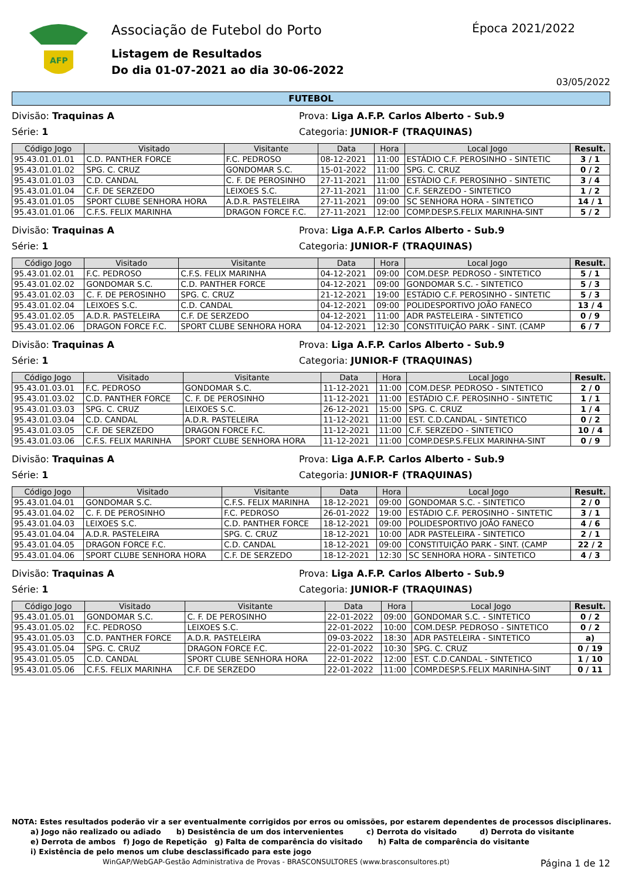AFP
Associação de Futebol do Porto
Listagem de Resultados
Do dia 01-07-2021 ao dia 30-06-2022
Época 2021/2022
03/05/2022
FUTEBOL
Divisão: Traquinas A Prova: Liga A.F.P. Carlos Alberto - Sub.9
Série: 1 Categoria: JUNIOR-F (TRAQUINAS)
| Código Jogo | Visitado | Visitante | Data | Hora | Local Jogo | Result. |
| --- | --- | --- | --- | --- | --- | --- |
| 95.43.01.01.01 | C.D. PANTHER FORCE | F.C. PEDROSO | 08-12-2021 | 11:00 | ESTÁDIO C.F. PEROSINHO - SINTETIC | 3 / 1 |
| 95.43.01.01.02 | SPG. C. CRUZ | GONDOMAR S.C. | 15-01-2022 | 11:00 | SPG. C. CRUZ | 0 / 2 |
| 95.43.01.01.03 | C.D. CANDAL | C. F. DE PEROSINHO | 27-11-2021 | 11:00 | ESTÁDIO C.F. PEROSINHO - SINTETIC | 3 / 4 |
| 95.43.01.01.04 | C.F. DE SERZEDO | LEIXOES S.C. | 27-11-2021 | 11:00 | C.F. SERZEDO - SINTETICO | 1 / 2 |
| 95.43.01.01.05 | SPORT CLUBE SENHORA HORA | A.D.R. PASTELEIRA | 27-11-2021 | 09:00 | SC SENHORA HORA - SINTETICO | 14 / 1 |
| 95.43.01.01.06 | C.F.S. FELIX MARINHA | DRAGON FORCE F.C. | 27-11-2021 | 12:00 | COMP.DESP.S.FELIX MARINHA-SINT | 5 / 2 |
Divisão: Traquinas A Prova: Liga A.F.P. Carlos Alberto - Sub.9
Série: 1 Categoria: JUNIOR-F (TRAQUINAS)
| Código Jogo | Visitado | Visitante | Data | Hora | Local Jogo | Result. |
| --- | --- | --- | --- | --- | --- | --- |
| 95.43.01.02.01 | F.C. PEDROSO | C.F.S. FELIX MARINHA | 04-12-2021 | 09:00 | COM.DESP. PEDROSO - SINTETICO | 5 / 1 |
| 95.43.01.02.02 | GONDOMAR S.C. | C.D. PANTHER FORCE | 04-12-2021 | 09:00 | GONDOMAR S.C. - SINTETICO | 5 / 3 |
| 95.43.01.02.03 | C. F. DE PEROSINHO | SPG. C. CRUZ | 21-12-2021 | 19:00 | ESTÁDIO C.F. PEROSINHO - SINTETIC | 5 / 3 |
| 95.43.01.02.04 | LEIXOES S.C. | C.D. CANDAL | 04-12-2021 | 09:00 | POLIDESPORTIVO JOÃO FANECO | 13 / 4 |
| 95.43.01.02.05 | A.D.R. PASTELEIRA | C.F. DE SERZEDO | 04-12-2021 | 11:00 | ADR PASTELEIRA - SINTETICO | 0 / 9 |
| 95.43.01.02.06 | DRAGON FORCE F.C. | SPORT CLUBE SENHORA HORA | 04-12-2021 | 12:30 | CONSTITUIÇÃO PARK - SINT. (CAMP | 6 / 7 |
Divisão: Traquinas A Prova: Liga A.F.P. Carlos Alberto - Sub.9
Série: 1 Categoria: JUNIOR-F (TRAQUINAS)
| Código Jogo | Visitado | Visitante | Data | Hora | Local Jogo | Result. |
| --- | --- | --- | --- | --- | --- | --- |
| 95.43.01.03.01 | F.C. PEDROSO | GONDOMAR S.C. | 11-12-2021 | 11:00 | COM.DESP. PEDROSO - SINTETICO | 2 / 0 |
| 95.43.01.03.02 | C.D. PANTHER FORCE | C. F. DE PEROSINHO | 11-12-2021 | 11:00 | ESTÁDIO C.F. PEROSINHO - SINTETIC | 1 / 1 |
| 95.43.01.03.03 | SPG. C. CRUZ | LEIXOES S.C. | 26-12-2021 | 15:00 | SPG. C. CRUZ | 1 / 4 |
| 95.43.01.03.04 | C.D. CANDAL | A.D.R. PASTELEIRA | 11-12-2021 | 11:00 | EST. C.D.CANDAL - SINTETICO | 0 / 2 |
| 95.43.01.03.05 | C.F. DE SERZEDO | DRAGON FORCE F.C. | 11-12-2021 | 11:00 | C.F. SERZEDO - SINTETICO | 10 / 4 |
| 95.43.01.03.06 | C.F.S. FELIX MARINHA | SPORT CLUBE SENHORA HORA | 11-12-2021 | 11:00 | COMP.DESP.S.FELIX MARINHA-SINT | 0 / 9 |
Divisão: Traquinas A Prova: Liga A.F.P. Carlos Alberto - Sub.9
Série: 1 Categoria: JUNIOR-F (TRAQUINAS)
| Código Jogo | Visitado | Visitante | Data | Hora | Local Jogo | Result. |
| --- | --- | --- | --- | --- | --- | --- |
| 95.43.01.04.01 | GONDOMAR S.C. | C.F.S. FELIX MARINHA | 18-12-2021 | 09:00 | GONDOMAR S.C. - SINTETICO | 2 / 0 |
| 95.43.01.04.02 | C. F. DE PEROSINHO | F.C. PEDROSO | 26-01-2022 | 19:00 | ESTÁDIO C.F. PEROSINHO - SINTETIC | 3 / 1 |
| 95.43.01.04.03 | LEIXOES S.C. | C.D. PANTHER FORCE | 18-12-2021 | 09:00 | POLIDESPORTIVO JOÃO FANECO | 4 / 6 |
| 95.43.01.04.04 | A.D.R. PASTELEIRA | SPG. C. CRUZ | 18-12-2021 | 10:00 | ADR PASTELEIRA - SINTETICO | 2 / 1 |
| 95.43.01.04.05 | DRAGON FORCE F.C. | C.D. CANDAL | 18-12-2021 | 09:00 | CONSTITUIÇÃO PARK - SINT. (CAMP | 22 / 2 |
| 95.43.01.04.06 | SPORT CLUBE SENHORA HORA | C.F. DE SERZEDO | 18-12-2021 | 12:30 | SC SENHORA HORA - SINTETICO | 4 / 3 |
Divisão: Traquinas A Prova: Liga A.F.P. Carlos Alberto - Sub.9
Série: 1 Categoria: JUNIOR-F (TRAQUINAS)
| Código Jogo | Visitado | Visitante | Data | Hora | Local Jogo | Result. |
| --- | --- | --- | --- | --- | --- | --- |
| 95.43.01.05.01 | GONDOMAR S.C. | C. F. DE PEROSINHO | 22-01-2022 | 09:00 | GONDOMAR S.C. - SINTETICO | 0 / 2 |
| 95.43.01.05.02 | F.C. PEDROSO | LEIXOES S.C. | 22-01-2022 | 10:00 | COM.DESP. PEDROSO - SINTETICO | 0 / 2 |
| 95.43.01.05.03 | C.D. PANTHER FORCE | A.D.R. PASTELEIRA | 09-03-2022 | 18:30 | ADR PASTELEIRA - SINTETICO | a) |
| 95.43.01.05.04 | SPG. C. CRUZ | DRAGON FORCE F.C. | 22-01-2022 | 10:30 | SPG. C. CRUZ | 0 / 19 |
| 95.43.01.05.05 | C.D. CANDAL | SPORT CLUBE SENHORA HORA | 22-01-2022 | 12:00 | EST. C.D.CANDAL - SINTETICO | 1 / 10 |
| 95.43.01.05.06 | C.F.S. FELIX MARINHA | C.F. DE SERZEDO | 22-01-2022 | 11:00 | COMP.DESP.S.FELIX MARINHA-SINT | 0 / 11 |
NOTA: Estes resultados poderão vir a ser eventualmente corrigidos por erros ou omissões, por estarem dependentes de processos disciplinares.
a) Jogo não realizado ou adiado b) Desistência de um dos intervenientes c) Derrota do visitado d) Derrota do visitante
e) Derrota de ambos f) Jogo de Repetição g) Falta de comparência do visitado h) Falta de comparência do visitante
i) Existência de pelo menos um clube desclassificado para este jogo
WinGAP/WebGAP-Gestão Administrativa de Provas - BRASCONSULTORES (www.brasconsultores.pt)
Página 1 de 12